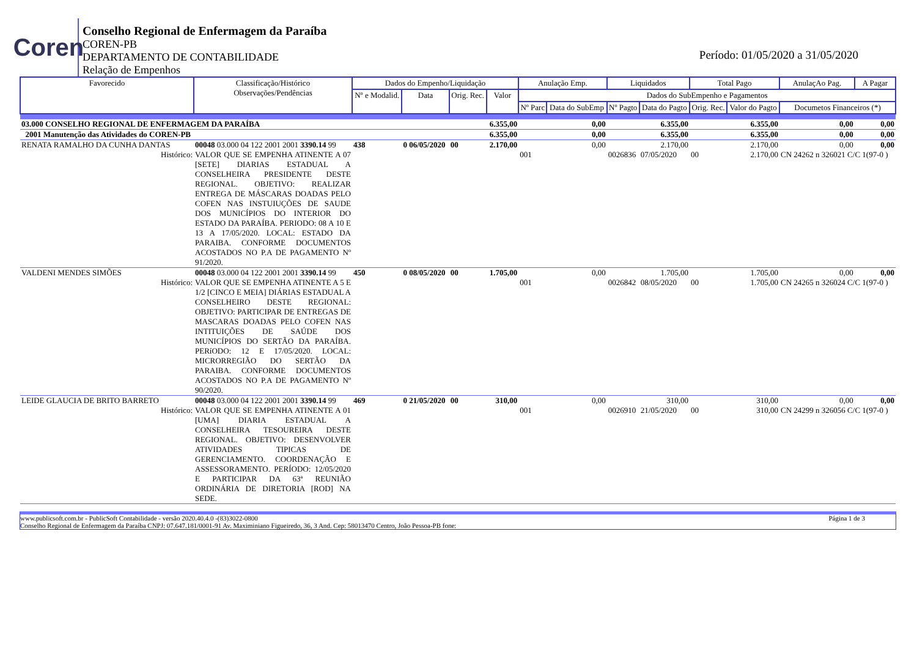Coren
Conselho Regional de Enfermagem da Paraíba
COREN-PB
DEPARTAMENTO DE CONTABILIDADE
Relação de Empenhos
Período: 01/05/2020 a 31/05/2020
| Favorecido | Classificação/Histórico Observações/Pendências | Dados do Empenho/Liquidação | | | | Anulação Emp. | | Liquidados | | Total Pago | | AnulaçAo Pag. | A Pagar |
| --- | --- | --- | --- | --- | --- | --- | --- | --- | --- | --- | --- | --- | --- |
| | | Nº e Modalid. | Data | Orig. Rec. | Valor | Dados do SubEmpenho e Pagamentos | | | | | | | |
| | | | | | | Nº Parc | Data do SubEmp | Nº Pagto | Data do Pagto | Orig. Rec. | Valor do Pagto | Documetos Financeiros (*) | |
| 03.000 CONSELHO REGIONAL DE ENFERMAGEM DA PARAÍBA | | | | | 6.355,00 | 0,00 | | 6.355,00 | | 6.355,00 | | 0,00 | 0,00 |
| 2001 Manutenção das Atividades do COREN-PB | | | | | 6.355,00 | 0,00 | | 6.355,00 | | 6.355,00 | | 0,00 | 0,00 |
| RENATA RAMALHO DA CUNHA DANTAS | 00048 03.000 04 122 2001 2001 3390.14 99 | 438 | 0 06/05/2020 | 00 | 2.170,00 | 0,00 | | 2.170,00 | | 2.170,00 | | 0,00 | 0,00 |
| Histórico: | VALOR QUE SE EMPENHA ATINENTE A 07 [SETE] DIARIAS ESTADUAL A CONSELHEIRA PRESIDENTE DESTE REGIONAL. OBJETIVO: REALIZAR ENTREGA DE MÁSCARAS DOADAS PELO COFEN NAS INSTUIUÇÕES DE SAUDE DOS MUNICÍPIOS DO INTERIOR DO ESTADO DA PARAÍBA. PERIODO: 08 A 10 E 13 A 17/05/2020. LOCAL: ESTADO DA PARAIBA. CONFORME DOCUMENTOS ACOSTADOS NO P.A DE PAGAMENTO Nº 91/2020. | | | | | 001 | | 0026836 | 07/05/2020 | 00 | 2.170,00 | CN 24262 n 326021 C/C 1(97-0 ) | |
| VALDENI MENDES SIMÕES | 00048 03.000 04 122 2001 2001 3390.14 99 | 450 | 0 08/05/2020 | 00 | 1.705,00 | 0,00 | | 1.705,00 | | 1.705,00 | | 0,00 | 0,00 |
| Histórico: | VALOR QUE SE EMPENHA ATINENTE A 5 E 1/2 [CINCO E MEIA] DIÁRIAS ESTADUAL A CONSELHEIRO DESTE REGIONAL: OBJETIVO: PARTICIPAR DE ENTREGAS DE MASCARAS DOADAS PELO COFEN NAS INTITUIÇÕES DE SAÚDE DOS MUNICÍPIOS DO SERTÃO DA PARAÍBA. PERíODO: 12 E 17/05/2020. LOCAL: MICRORREGIÃO DO SERTÃO DA PARAIBA. CONFORME DOCUMENTOS ACOSTADOS NO P.A DE PAGAMENTO Nº 90/2020. | | | | | 001 | | 0026842 | 08/05/2020 | 00 | 1.705,00 | CN 24265 n 326024 C/C 1(97-0 ) | |
| LEIDE GLAUCIA DE BRITO BARRETO | 00048 03.000 04 122 2001 2001 3390.14 99 | 469 | 0 21/05/2020 | 00 | 310,00 | 0,00 | | 310,00 | | 310,00 | | 0,00 | 0,00 |
| Histórico: | VALOR QUE SE EMPENHA ATINENTE A 01 [UMA] DIARIA ESTADUAL A CONSELHEIRA TESOUREIRA DESTE REGIONAL. OBJETIVO: DESENVOLVER ATIVIDADES TIPICAS DE GERENCIAMENTO. COORDENAÇÃO E ASSESSORAMENTO. PERÍODO: 12/05/2020 E PARTICIPAR DA 63ª REUNIÃO ORDINÁRIA DE DIRETORIA [ROD] NA SEDE. | | | | | 001 | | 0026910 | 21/05/2020 | 00 | 310,00 | CN 24299 n 326056 C/C 1(97-0 ) | |
www.publicsoft.com.br - PublicSoft Contabilidade - versão 2020.40.4.0 -(83)3022-0800 Página 1 de 3
Conselho Regional de Enfermagem da Paraíba CNPJ: 07.647.181/0001-91 Av. Maximiniano Figueiredo, 36, 3 And. Cep: 58013470 Centro, João Pessoa-PB fone: